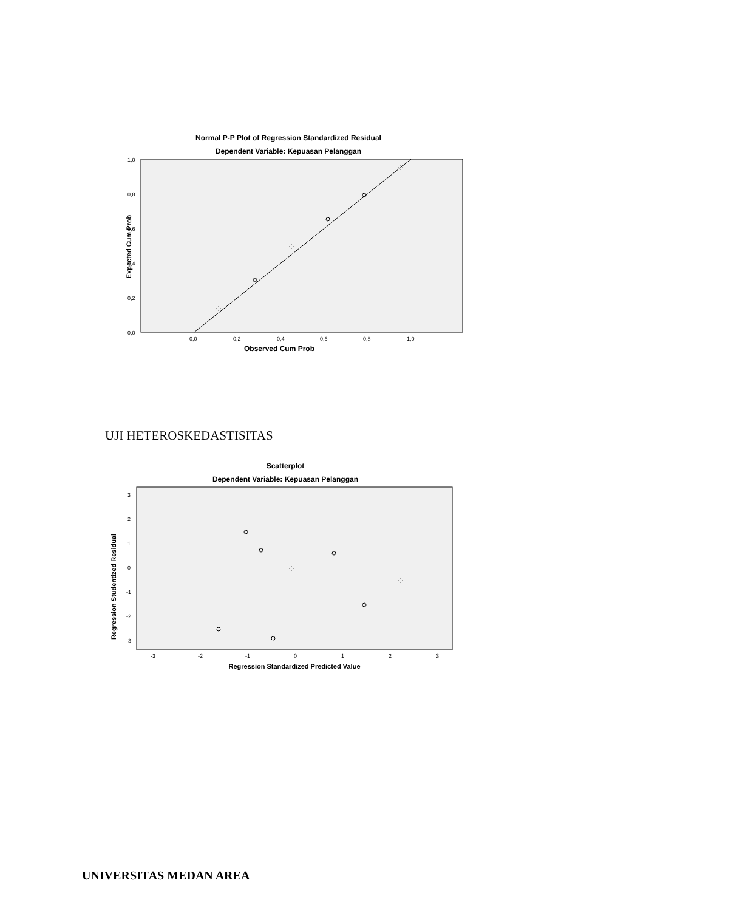Normal P-P Plot of Regression Standardized Residual
Dependent Variable: Kepuasan Pelanggan
1,0
0,8
0,6
0,4
0,2
0,0
0,0
0,2
0,4
0,6
0,8
1,0
Observed Cum Prob
Expected Cum Prob
UJI HETEROSKEDASTISITAS
Scatterplot
Dependent Variable: Kepuasan Pelanggan
3
2
1
0
-1
-2
-3
-3
-2
-1
0
1
2
3
Regression Standardized Predicted Value
Regression Studentized Residual
UNIVERSITAS MEDAN AREA